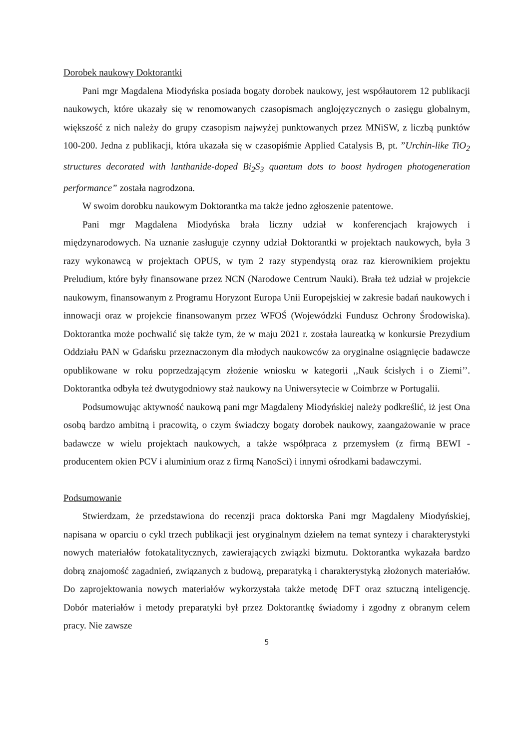Dorobek naukowy Doktorantki
Pani mgr Magdalena Miodyńska posiada bogaty dorobek naukowy, jest współautorem 12 publikacji naukowych, które ukazały się w renomowanych czasopismach anglojęzycznych o zasięgu globalnym, większość z nich należy do grupy czasopism najwyżej punktowanych przez MNiSW, z liczbą punktów 100-200. Jedna z publikacji, która ukazała się w czasopiśmie Applied Catalysis B, pt. ”Urchin-like TiO<sub>2</sub> structures decorated with lanthanide-doped Bi<sub>2</sub>S<sub>3</sub> quantum dots to boost hydrogen photogeneration performance” została nagrodzona.
W swoim dorobku naukowym Doktorantka ma także jedno zgłoszenie patentowe.
Pani mgr Magdalena Miodyńska brała liczny udział w konferencjach krajowych i międzynarodowych. Na uznanie zasługuje czynny udział Doktorantki w projektach naukowych, była 3 razy wykonawcą w projektach OPUS, w tym 2 razy stypendystą oraz raz kierownikiem projektu Preludium, które były finansowane przez NCN (Narodowe Centrum Nauki). Brała też udział w projekcie naukowym, finansowanym z Programu Horyzont Europa Unii Europejskiej w zakresie badań naukowych i innowacji oraz w projekcie finansowanym przez WFOŚ (Wojewódzki Fundusz Ochrony Środowiska). Doktorantka może pochwalić się także tym, że w maju 2021 r. została laureatką w konkursie Prezydium Oddziału PAN w Gdańsku przeznaczonym dla młodych naukowców za oryginalne osiągnięcie badawcze opublikowane w roku poprzedzającym złożenie wniosku w kategorii ,,Nauk ścisłych i o Ziemi’’. Doktorantka odbyła też dwutygodniowy staż naukowy na Uniwersytecie w Coimbrze w Portugalii.
Podsumowując aktywność naukową pani mgr Magdaleny Miodyńskiej należy podkreślić, iż jest Ona osobą bardzo ambitną i pracowitą, o czym świadczy bogaty dorobek naukowy, zaangażowanie w prace badawcze w wielu projektach naukowych, a także współpraca z przemysłem (z firmą BEWI - producentem okien PCV i aluminium oraz z firmą NanoSci) i innymi ośrodkami badawczymi.
Podsumowanie
Stwierdzam, że przedstawiona do recenzji praca doktorska Pani mgr Magdaleny Miodyńskiej, napisana w oparciu o cykl trzech publikacji jest oryginalnym dziełem na temat syntezy i charakterystyki nowych materiałów fotokatalitycznych, zawierających związki bizmutu. Doktorantka wykazała bardzo dobrą znajomość zagadnień, związanych z budową, preparatyką i charakterystyką złożonych materiałów. Do zaprojektowania nowych materiałów wykorzystała także metodę DFT oraz sztuczną inteligencję. Dobór materiałów i metody preparatyki był przez Doktorantkę świadomy i zgodny z obranym celem pracy. Nie zawsze
5